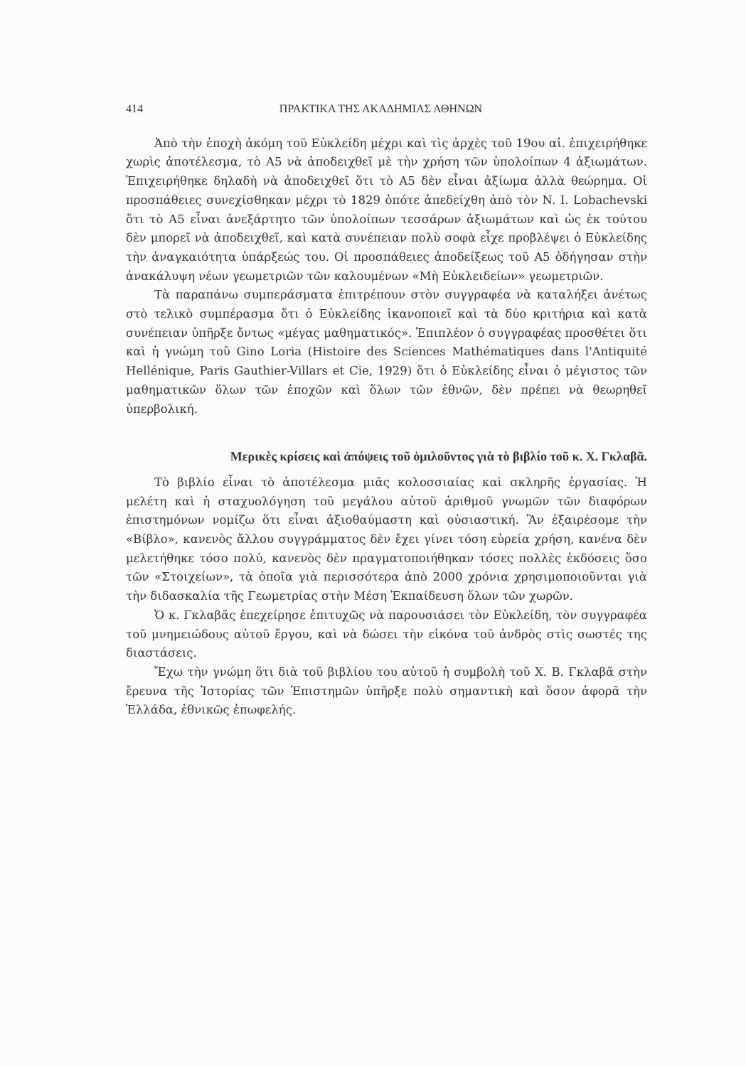414 ΠΡΑΚΤΙΚΑ ΤΗΣ ΑΚΑΔΗΜΙΑΣ ΑΘΗΝΩΝ
Ἀπὸ τὴν ἐποχὴ ἀκόμη τοῦ Εὐκλείδη μέχρι καὶ τὶς ἀρχὲς τοῦ 19ου αἰ. ἐπιχειρήθηκε χωρὶς ἀποτέλεσμα, τὸ Α5 νὰ ἀποδειχθεῖ μὲ τὴν χρήση τῶν ὑπολοίπων 4 ἀξιωμάτων. Ἐπιχειρήθηκε δηλαδὴ νὰ ἀποδειχθεῖ ὅτι τὸ Α5 δὲν εἶναι ἀξίωμα ἀλλὰ θεώρημα. Οἱ προσπάθειες συνεχίσθηκαν μέχρι τὸ 1829 ὁπότε ἀπεδείχθη ἀπὸ τὸν N. I. Lobachevski ὅτι τὸ Α5 εἶναι ἀνεξάρτητο τῶν ὑπολοίπων τεσσάρων ἀξιωμάτων καὶ ὡς ἐκ τούτου δὲν μπορεῖ νὰ ἀποδειχθεῖ, καὶ κατὰ συνέπειαν πολὺ σοφὰ εἶχε προβλέψει ὁ Εὐκλείδης τὴν ἀναγκαιότητα ὑπάρξεώς του. Οἱ προσπάθειες ἀποδείξεως τοῦ Α5 ὁδήγησαν στὴν ἀνακάλυψη νέων γεωμετριῶν τῶν καλουμένων «Μὴ Εὐκλειδείων» γεωμετριῶν.
Τὰ παραπάνω συμπεράσματα ἐπιτρέπουν στὸν συγγραφέα νὰ καταλήξει ἀνέτως στὸ τελικὸ συμπέρασμα ὅτι ὁ Εὐκλείδης ἱκανοποιεῖ καὶ τὰ δύο κριτήρια καὶ κατὰ συνέπειαν ὑπῆρξε ὄντως «μέγας μαθηματικός». Ἐπιπλέον ὁ συγγραφέας προσθέτει ὅτι καὶ ἡ γνώμη τοῦ Gino Loria (Histoire des Sciences Mathématiques dans l'Antiquité Hellénique, Paris Gauthier-Villars et Cie, 1929) ὅτι ὁ Εὐκλείδης εἶναι ὁ μέγιστος τῶν μαθηματικῶν ὅλων τῶν ἐποχῶν καὶ ὅλων τῶν ἐθνῶν, δὲν πρέπει νὰ θεωρηθεῖ ὑπερβολική.
Μερικὲς κρίσεις καὶ ἀπόψεις τοῦ ὁμιλοῦντος γιὰ τὸ βιβλίο τοῦ κ. Χ. Γκλαβᾶ.
Τὸ βιβλίο εἶναι τὸ ἀποτέλεσμα μιᾶς κολοσσιαίας καὶ σκληρῆς ἐργασίας. Ἡ μελέτη καὶ ἡ σταχυολόγηση τοῦ μεγάλου αὐτοῦ ἀριθμοῦ γνωμῶν τῶν διαφόρων ἐπιστημόνων νομίζω ὅτι εἶναι ἀξιοθαύμαστη καὶ οὐσιαστική. Ἂν ἐξαιρέσομε τὴν «Βίβλο», κανενὸς ἄλλου συγγράμματος δὲν ἔχει γίνει τόση εὐρεία χρήση, κανένα δὲν μελετήθηκε τόσο πολύ, κανενὸς δὲν πραγματοποιήθηκαν τόσες πολλὲς ἐκδόσεις ὅσο τῶν «Στοιχείων», τὰ ὁποῖα γιὰ περισσότερα ἀπὸ 2000 χρόνια χρησιμοποιοῦνται γιὰ τὴν διδασκαλία τῆς Γεωμετρίας στὴν Μέση Ἐκπαίδευση ὅλων τῶν χωρῶν.
Ὁ κ. Γκλαβᾶς ἐπεχείρησε ἐπιτυχῶς νὰ παρουσιάσει τὸν Εὐκλείδη, τὸν συγγραφέα τοῦ μνημειώδους αὐτοῦ ἔργου, καὶ νὰ δώσει τὴν εἰκόνα τοῦ ἀνδρὸς στὶς σωστές της διαστάσεις.
Ἔχω τὴν γνώμη ὅτι διὰ τοῦ βιβλίου του αὐτοῦ ἡ συμβολὴ τοῦ Χ. Β. Γκλαβᾶ στὴν ἔρευνα τῆς Ἱστορίας τῶν Ἐπιστημῶν ὑπῆρξε πολὺ σημαντικὴ καὶ ὅσον ἀφορᾶ τὴν Ἑλλάδα, ἐθνικῶς ἐπωφελής.